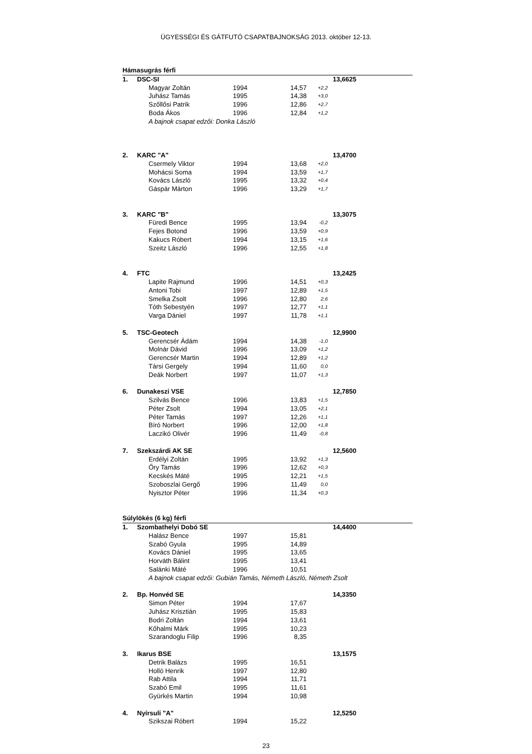ÜGYESSÉGI ÉS GÁTFUTÓ CSAPATBAJNOKSÁG 2013. október 12-13.
| Hámasugrás férfi | | | | | | |
| --- | --- | --- | --- | --- | --- | --- |
| 1. | DSC-SI | | | | | 13,6625 |
| | | Magyar Zoltán | 1994 | 14,57 | +2,2 | |
| | | Juhász Tamás | 1995 | 14,38 | +3,0 | |
| | | Szőllősi Patrik | 1996 | 12,86 | +2,7 | |
| | | Boda Ákos | 1996 | 12,84 | +1,2 | |
| | | A bajnok csapat edzői: Donka László | | | | |
| 2. | KARC "A" | | | | | 13,4700 |
| | | Csermely Viktor | 1994 | 13,68 | +2,0 | |
| | | Mohácsi Soma | 1994 | 13,59 | +1,7 | |
| | | Kovács László | 1995 | 13,32 | +0,4 | |
| | | Gáspár Márton | 1996 | 13,29 | +1,7 | |
| 3. | KARC "B" | | | | | 13,3075 |
| | | Füredi Bence | 1995 | 13,94 | -0,2 | |
| | | Fejes Botond | 1996 | 13,59 | +0,9 | |
| | | Kakucs Róbert | 1994 | 13,15 | +1,6 | |
| | | Szeitz László | 1996 | 12,55 | +1,8 | |
| 4. | FTC | | | | | 13,2425 |
| | | Lapite Rajmund | 1996 | 14,51 | +0,3 | |
| | | Antoni Tobi | 1997 | 12,89 | +1,5 | |
| | | Smelka Zsolt | 1996 | 12,80 | 2,6 | |
| | | Tóth Sebestyén | 1997 | 12,77 | +1,1 | |
| | | Varga Dániel | 1997 | 11,78 | +1,1 | |
| 5. | TSC-Geotech | | | | | 12,9900 |
| | | Gerencsér Ádám | 1994 | 14,38 | -1,0 | |
| | | Molnár Dávid | 1996 | 13,09 | +1,2 | |
| | | Gerencsér Martin | 1994 | 12,89 | +1,2 | |
| | | Társi Gergely | 1994 | 11,60 | 0,0 | |
| | | Deák Norbert | 1997 | 11,07 | +1,3 | |
| 6. | Dunakeszi VSE | | | | | 12,7850 |
| | | Szilvás Bence | 1996 | 13,83 | +1,5 | |
| | | Péter Zsolt | 1994 | 13,05 | +2,1 | |
| | | Péter Tamás | 1997 | 12,26 | +1,1 | |
| | | Bíró Norbert | 1996 | 12,00 | +1,8 | |
| | | Laczikó Olivér | 1996 | 11,49 | -0,8 | |
| 7. | Szekszárdi AK SE | | | | | 12,5600 |
| | | Erdélyi Zoltán | 1995 | 13,92 | +1,3 | |
| | | Őry Tamás | 1996 | 12,62 | +0,3 | |
| | | Kecskés Máté | 1995 | 12,21 | +1,5 | |
| | | Szoboszlai Gergő | 1996 | 11,49 | 0,0 | |
| | | Nyisztor Péter | 1996 | 11,34 | +0,3 | |
| Súlylökés (6 kg) férfi | | | | | | |
| 1. | Szombathelyi Dobó SE | | | | | 14,4400 |
| | | Halász Bence | 1997 | 15,81 | | |
| | | Szabó Gyula | 1995 | 14,89 | | |
| | | Kovács Dániel | 1995 | 13,65 | | |
| | | Horváth Bálint | 1995 | 13,41 | | |
| | | Salánki Máté | 1996 | 10,51 | | |
| | | A bajnok csapat edzői: Gubián Tamás, Németh László, Németh Zsolt | | | | |
| 2. | Bp. Honvéd SE | | | | | 14,3350 |
| | | Simon Péter | 1994 | 17,67 | | |
| | | Juhász Krisztián | 1995 | 15,83 | | |
| | | Bodri Zoltán | 1994 | 13,61 | | |
| | | Kőhalmi Márk | 1995 | 10,23 | | |
| | | Szarandoglu Filip | 1996 | 8,35 | | |
| 3. | Ikarus BSE | | | | | 13,1575 |
| | | Detrik Balázs | 1995 | 16,51 | | |
| | | Holló Henrik | 1997 | 12,80 | | |
| | | Rab Attila | 1994 | 11,71 | | |
| | | Szabó Emil | 1995 | 11,61 | | |
| | | Gyürkés Martin | 1994 | 10,98 | | |
| 4. | Nyírsuli "A" | | | | | 12,5250 |
| | | Szikszai Róbert | 1994 | 15,22 | | |
23